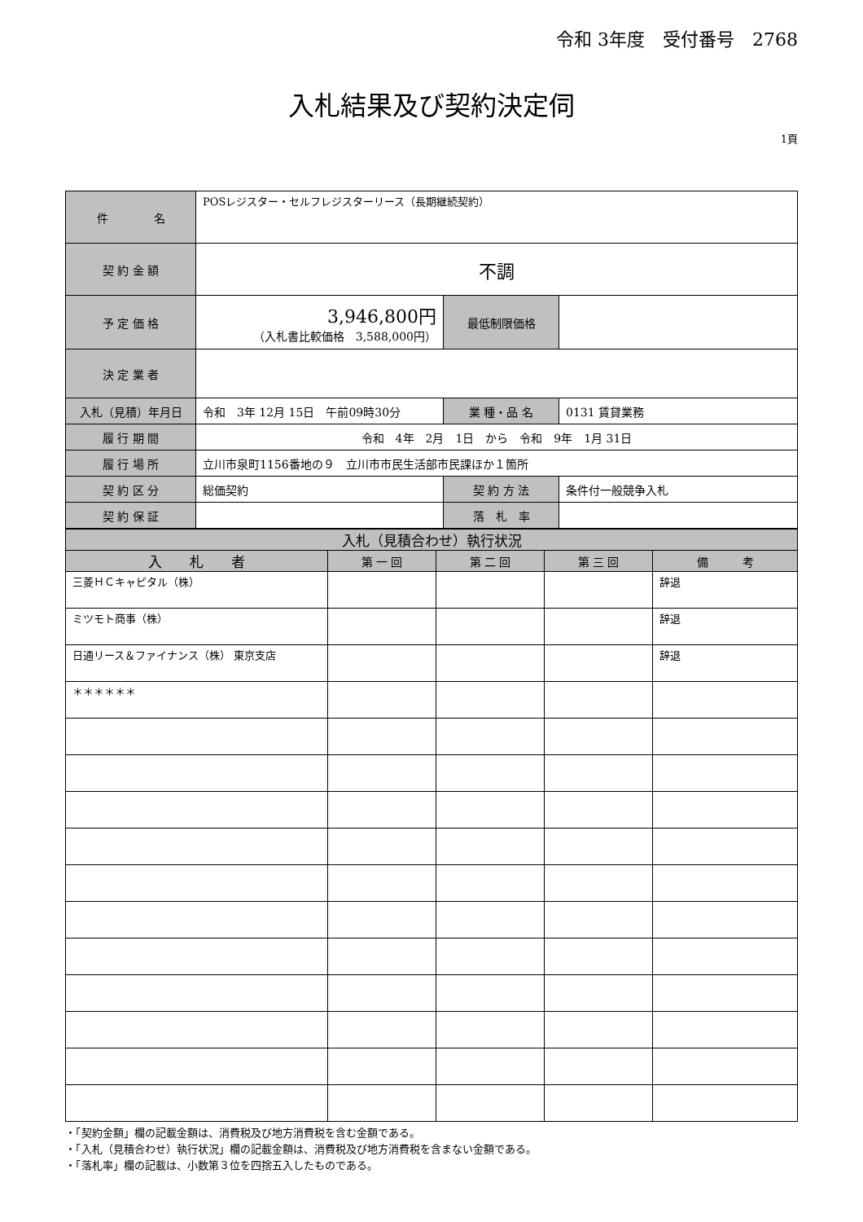令和 3年度　受付番号　2768
入札結果及び契約決定伺
1頁
| 件 名 | POSレジスター・セルフレジスターリース（長期継続契約） | | |
| 契 約 金 額 | 不調 | | |
| 予 定 価 格 | 3,946,800円 （入札書比較価格 3,588,000円） | 最低制限価格 | |
| 決 定 業 者 | | | |
| 入札（見積）年月日 | 令和 3年 12月 15日 午前09時30分 | 業 種・品 名 | 0131 賃貸業務 |
| 履 行 期 間 | 令和 4年 2月 1日 から 令和 9年 1月 31日 | | |
| 履 行 場 所 | 立川市泉町1156番地の９ 立川市市民生活部市民課ほか１箇所 | | |
| 契 約 区 分 | 総価契約 | 契 約 方 法 | 条件付一般競争入札 |
| 契 約 保 証 | | 落 札 率 | |
| 入札（見積合わせ）執行状況 | | | | |
| --- | --- | --- | --- | --- |
| 入 札 者 | 第 一 回 | 第 二 回 | 第 三 回 | 備 考 |
| 三菱ＨＣキャピタル（株） | | | | 辞退 |
| ミツモト商事（株） | | | | 辞退 |
| 日通リース＆ファイナンス（株） 東京支店 | | | | 辞退 |
| ＊＊＊＊＊＊ | | | | |
・「契約金額」欄の記載金額は、消費税及び地方消費税を含む金額である。
・「入札（見積合わせ）執行状況」欄の記載金額は、消費税及び地方消費税を含まない金額である。
・「落札率」欄の記載は、小数第３位を四捨五入したものである。